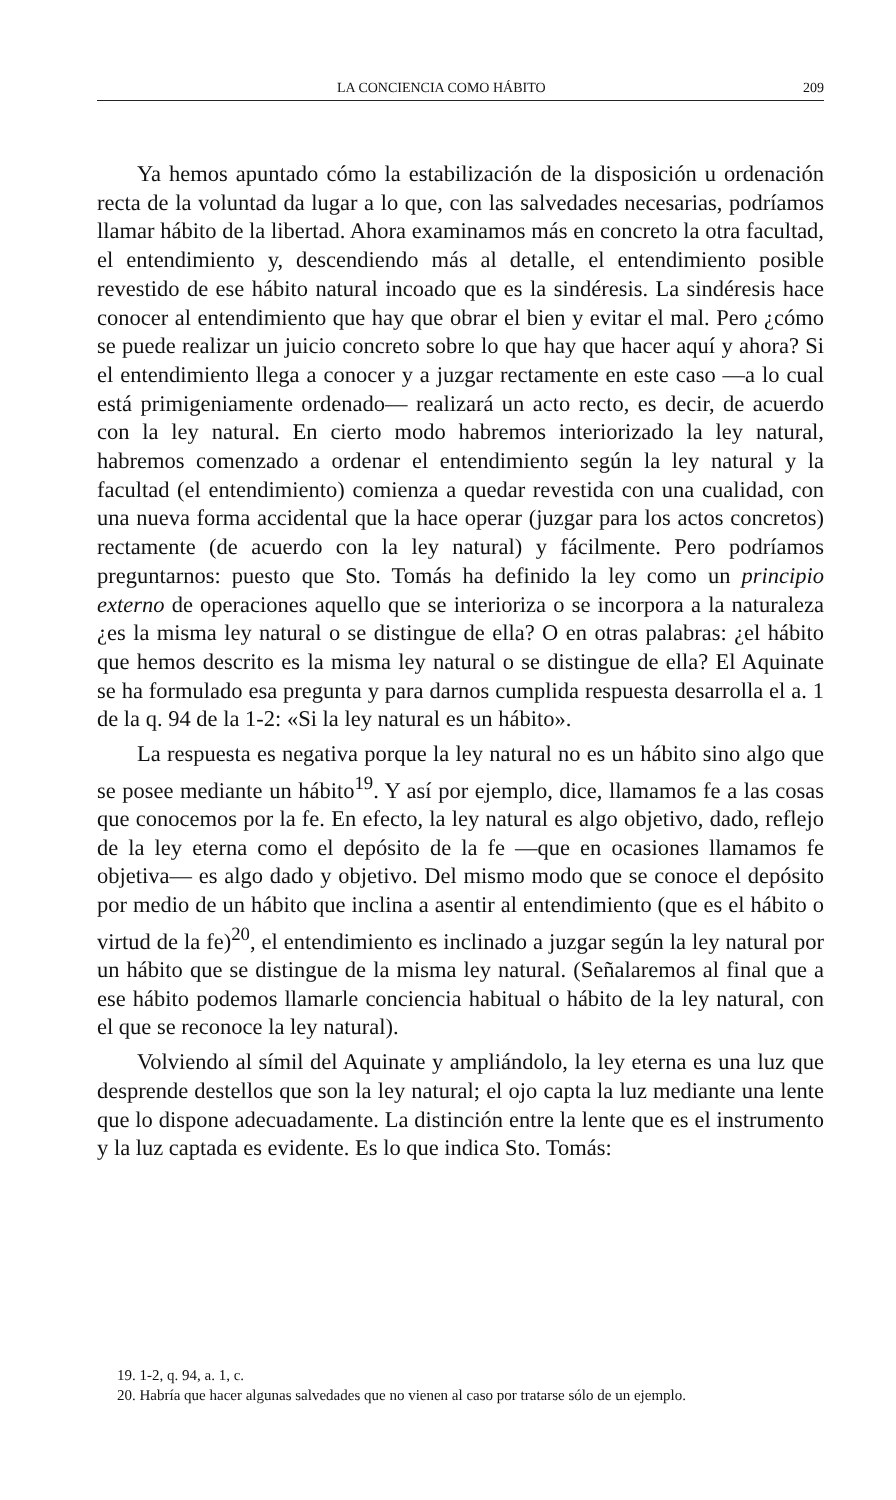LA CONCIENCIA COMO HÁBITO 209
Ya hemos apuntado cómo la estabilización de la disposición u ordenación recta de la voluntad da lugar a lo que, con las salvedades necesarias, podríamos llamar hábito de la libertad. Ahora examinamos más en concreto la otra facultad, el entendimiento y, descendiendo más al detalle, el entendimiento posible revestido de ese hábito natural incoado que es la sindéresis. La sindéresis hace conocer al entendimiento que hay que obrar el bien y evitar el mal. Pero ¿cómo se puede realizar un juicio concreto sobre lo que hay que hacer aquí y ahora? Si el entendimiento llega a conocer y a juzgar rectamente en este caso —a lo cual está primigeniamente ordenado— realizará un acto recto, es decir, de acuerdo con la ley natural. En cierto modo habremos interiorizado la ley natural, habremos comenzado a ordenar el entendimiento según la ley natural y la facultad (el entendimiento) comienza a quedar revestida con una cualidad, con una nueva forma accidental que la hace operar (juzgar para los actos concretos) rectamente (de acuerdo con la ley natural) y fácilmente. Pero podríamos preguntarnos: puesto que Sto. Tomás ha definido la ley como un principio externo de operaciones aquello que se interioriza o se incorpora a la naturaleza ¿es la misma ley natural o se distingue de ella? O en otras palabras: ¿el hábito que hemos descrito es la misma ley natural o se distingue de ella? El Aquinate se ha formulado esa pregunta y para darnos cumplida respuesta desarrolla el a. 1 de la q. 94 de la 1-2: «Si la ley natural es un hábito».
La respuesta es negativa porque la ley natural no es un hábito sino algo que se posee mediante un hábito<sup>19</sup>. Y así por ejemplo, dice, llamamos fe a las cosas que conocemos por la fe. En efecto, la ley natural es algo objetivo, dado, reflejo de la ley eterna como el depósito de la fe —que en ocasiones llamamos fe objetiva— es algo dado y objetivo. Del mismo modo que se conoce el depósito por medio de un hábito que inclina a asentir al entendimiento (que es el hábito o virtud de la fe)<sup>20</sup>, el entendimiento es inclinado a juzgar según la ley natural por un hábito que se distingue de la misma ley natural. (Señalaremos al final que a ese hábito podemos llamarle conciencia habitual o hábito de la ley natural, con el que se reconoce la ley natural).
Volviendo al símil del Aquinate y ampliándolo, la ley eterna es una luz que desprende destellos que son la ley natural; el ojo capta la luz mediante una lente que lo dispone adecuadamente. La distinción entre la lente que es el instrumento y la luz captada es evidente. Es lo que indica Sto. Tomás:
19. 1-2, q. 94, a. 1, c.
20. Habría que hacer algunas salvedades que no vienen al caso por tratarse sólo de un ejemplo.